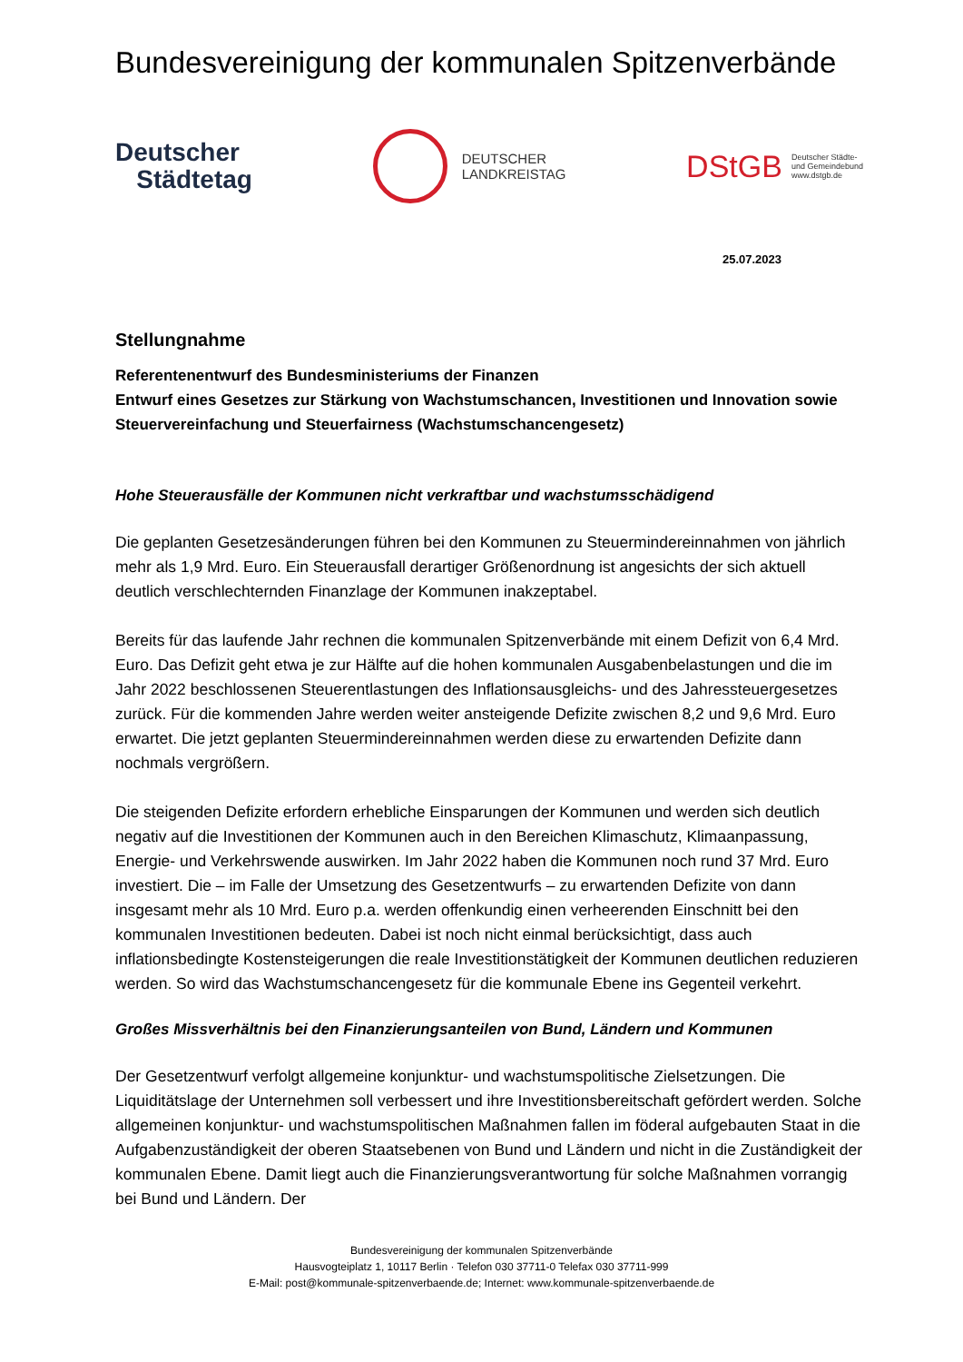Bundesvereinigung der kommunalen Spitzenverbände
Deutscher
Städtetag
DEUTSCHER
LANDKREISTAG
DStGB
Deutscher Städte-
und Gemeindebund
www.dstgb.de
25.07.2023
Stellungnahme
Referentenentwurf des Bundesministeriums der Finanzen
Entwurf eines Gesetzes zur Stärkung von Wachstumschancen, Investitionen und Innovation sowie Steuervereinfachung und Steuerfairness (Wachstumschancengesetz)
Hohe Steuerausfälle der Kommunen nicht verkraftbar und wachstumsschädigend
Die geplanten Gesetzesänderungen führen bei den Kommunen zu Steuermindereinnahmen von jährlich mehr als 1,9 Mrd. Euro. Ein Steuerausfall derartiger Größenordnung ist angesichts der sich aktuell deutlich verschlechternden Finanzlage der Kommunen inakzeptabel.
Bereits für das laufende Jahr rechnen die kommunalen Spitzenverbände mit einem Defizit von 6,4 Mrd. Euro. Das Defizit geht etwa je zur Hälfte auf die hohen kommunalen Ausgabenbelastungen und die im Jahr 2022 beschlossenen Steuerentlastungen des Inflationsausgleichs- und des Jahressteuergesetzes zurück. Für die kommenden Jahre werden weiter ansteigende Defizite zwischen 8,2 und 9,6 Mrd. Euro erwartet. Die jetzt geplanten Steuermindereinnahmen werden diese zu erwartenden Defizite dann nochmals vergrößern.
Die steigenden Defizite erfordern erhebliche Einsparungen der Kommunen und werden sich deutlich negativ auf die Investitionen der Kommunen auch in den Bereichen Klimaschutz, Klimaanpassung, Energie- und Verkehrswende auswirken. Im Jahr 2022 haben die Kommunen noch rund 37 Mrd. Euro investiert. Die – im Falle der Umsetzung des Gesetzentwurfs – zu erwartenden Defizite von dann insgesamt mehr als 10 Mrd. Euro p.a. werden offenkundig einen verheerenden Einschnitt bei den kommunalen Investitionen bedeuten. Dabei ist noch nicht einmal berücksichtigt, dass auch inflationsbedingte Kostensteigerungen die reale Investitionstätigkeit der Kommunen deutlichen reduzieren werden. So wird das Wachstumschancengesetz für die kommunale Ebene ins Gegenteil verkehrt.
Großes Missverhältnis bei den Finanzierungsanteilen von Bund, Ländern und Kommunen
Der Gesetzentwurf verfolgt allgemeine konjunktur- und wachstumspolitische Zielsetzungen. Die Liquiditätslage der Unternehmen soll verbessert und ihre Investitionsbereitschaft gefördert werden. Solche allgemeinen konjunktur- und wachstumspolitischen Maßnahmen fallen im föderal aufgebauten Staat in die Aufgabenzuständigkeit der oberen Staatsebenen von Bund und Ländern und nicht in die Zuständigkeit der kommunalen Ebene. Damit liegt auch die Finanzierungsverantwortung für solche Maßnahmen vorrangig bei Bund und Ländern. Der
Bundesvereinigung der kommunalen Spitzenverbände
Hausvogteiplatz 1, 10117 Berlin · Telefon 030 37711-0 Telefax 030 37711-999
E-Mail: post@kommunale-spitzenverbaende.de; Internet: www.kommunale-spitzenverbaende.de